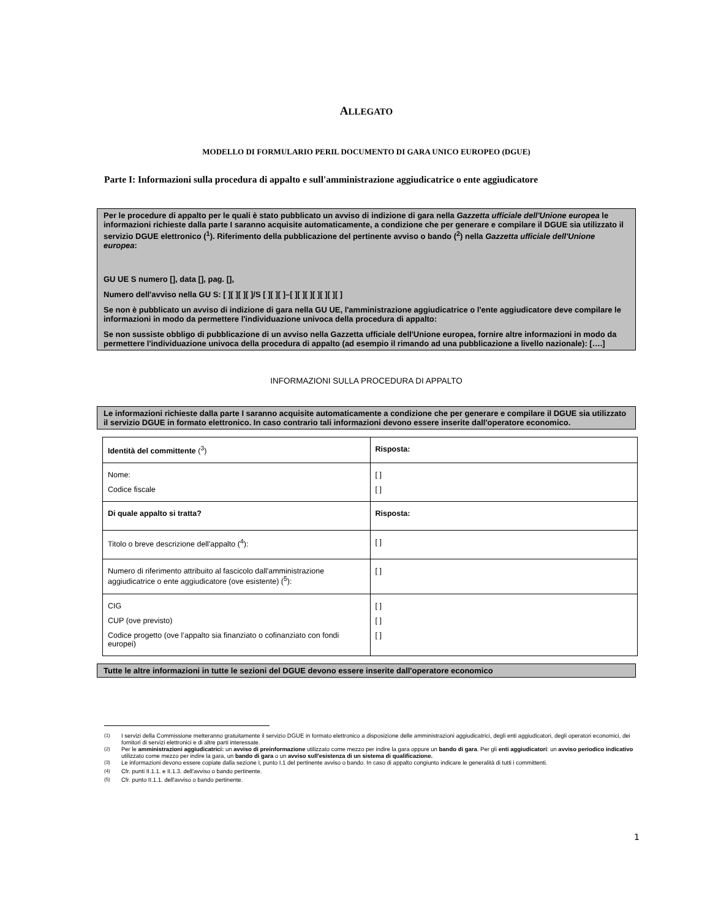ALLEGATO
MODELLO DI FORMULARIO PERIL DOCUMENTO DI GARA UNICO EUROPEO (DGUE)
Parte I: Informazioni sulla procedura di appalto e sull'amministrazione aggiudicatrice o ente aggiudicatore
Per le procedure di appalto per le quali è stato pubblicato un avviso di indizione di gara nella Gazzetta ufficiale dell'Unione europea le informazioni richieste dalla parte I saranno acquisite automaticamente, a condizione che per generare e compilare il DGUE sia utilizzato il servizio DGUE elettronico (<sup>1</sup>). Riferimento della pubblicazione del pertinente avviso o bando (<sup>2</sup>) nella Gazzetta ufficiale dell'Unione europea:
GU UE S numero [], data [], pag. [],
Numero dell'avviso nella GU S: [ ][ ][ ][ ]/S [ ][ ][ ]–[ ][ ][ ][ ][ ][ ][ ]
Se non è pubblicato un avviso di indizione di gara nella GU UE, l'amministrazione aggiudicatrice o l'ente aggiudicatore deve compilare le informazioni in modo da permettere l'individuazione univoca della procedura di appalto:
Se non sussiste obbligo di pubblicazione di un avviso nella Gazzetta ufficiale dell'Unione europea, fornire altre informazioni in modo da permettere l'individuazione univoca della procedura di appalto (ad esempio il rimando ad una pubblicazione a livello nazionale): [….]
INFORMAZIONI SULLA PROCEDURA DI APPALTO
Le informazioni richieste dalla parte I saranno acquisite automaticamente a condizione che per generare e compilare il DGUE sia utilizzato il servizio DGUE in formato elettronico. In caso contrario tali informazioni devono essere inserite dall'operatore economico.
| Identità del committente (<sup>3</sup>) | Risposta: |
| Nome: Codice fiscale | [ ] [ ] |
| Di quale appalto si tratta? | Risposta: |
| Titolo o breve descrizione dell'appalto (<sup>4</sup>): | [ ] |
| Numero di riferimento attribuito al fascicolo dall'amministrazione aggiudicatrice o ente aggiudicatore (ove esistente) (<sup>5</sup>): | [ ] |
| CIG CUP (ove previsto) Codice progetto (ove l’appalto sia finanziato o cofinanziato con fondi europei) | [ ] [ ] [ ] |
Tutte le altre informazioni in tutte le sezioni del DGUE devono essere inserite dall'operatore economico
<sup>(1)</sup> I servizi della Commissione metteranno gratuitamente il servizio DGUE in formato elettronico a disposizione delle amministrazioni aggiudicatrici, degli enti aggiudicatori, degli operatori economici, dei fornitori di servizi elettronici e di altre parti interessate.
<sup>(2)</sup> Per le amministrazioni aggiudicatrici: un avviso di preinformazione utilizzato come mezzo per indire la gara oppure un bando di gara. Per gli enti aggiudicatori: un avviso periodico indicativo utilizzato come mezzo per indire la gara, un bando di gara o un avviso sull'esistenza di un sistema di qualificazione.
<sup>(3)</sup> Le informazioni devono essere copiate dalla sezione I, punto I.1 del pertinente avviso o bando. In caso di appalto congiunto indicare le generalità di tutti i committenti.
<sup>(4)</sup> Cfr. punti II.1.1. e II.1.3. dell'avviso o bando pertinente.
<sup>(5)</sup> Cfr. punto II.1.1. dell'avviso o bando pertinente.
1